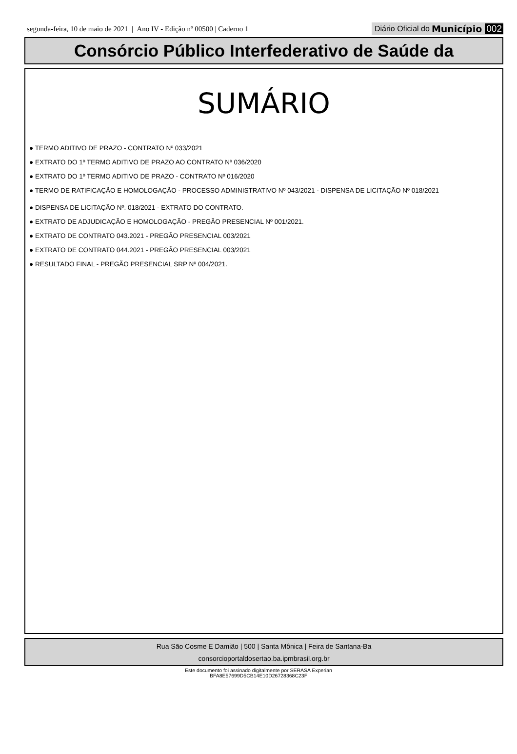segunda-feira, 10 de maio de 2021 | Ano IV - Edição nº 00500 | Caderno 1
Diário Oficial do Município 002
Consórcio Público Interfederativo de Saúde da
SUMÁRIO
● TERMO ADITIVO DE PRAZO - CONTRATO Nº 033/2021
● EXTRATO DO 1º TERMO ADITIVO DE PRAZO AO CONTRATO Nº 036/2020
● EXTRATO DO 1º TERMO ADITIVO DE PRAZO - CONTRATO Nº 016/2020
● TERMO DE RATIFICAÇÃO E HOMOLOGAÇÃO - PROCESSO ADMINISTRATIVO Nº 043/2021 - DISPENSA DE LICITAÇÃO Nº 018/2021
● DISPENSA DE LICITAÇÃO Nº. 018/2021 - EXTRATO DO CONTRATO.
● EXTRATO DE ADJUDICAÇÃO E HOMOLOGAÇÃO - PREGÃO PRESENCIAL Nº 001/2021.
● EXTRATO DE CONTRATO 043.2021 - PREGÃO PRESENCIAL 003/2021
● EXTRATO DE CONTRATO 044.2021 - PREGÃO PRESENCIAL 003/2021
● RESULTADO FINAL - PREGÃO PRESENCIAL SRP Nº 004/2021.
Rua São Cosme E Damião | 500 | Santa Mônica | Feira de Santana-Ba
consorcioportaldosertao.ba.ipmbrasil.org.br
Este documento foi assinado digitalmente por SERASA Experian
BFA8E57699D5CB14E10D26728368C23F